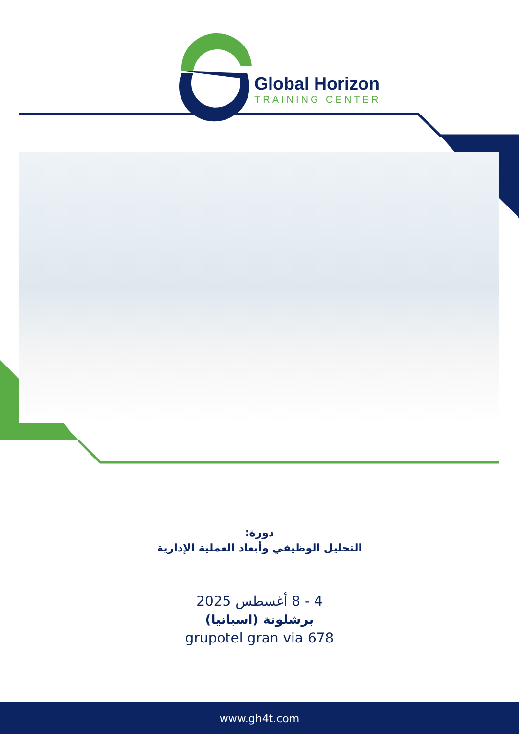Global Horizon
TRAINING CENTER
دورة:
التحليل الوظيفي وأبعاد العملية الإدارية
4 - 8 أغسطس 2025
برشلونة (اسبانيا)
grupotel gran via 678
www.gh4t.com